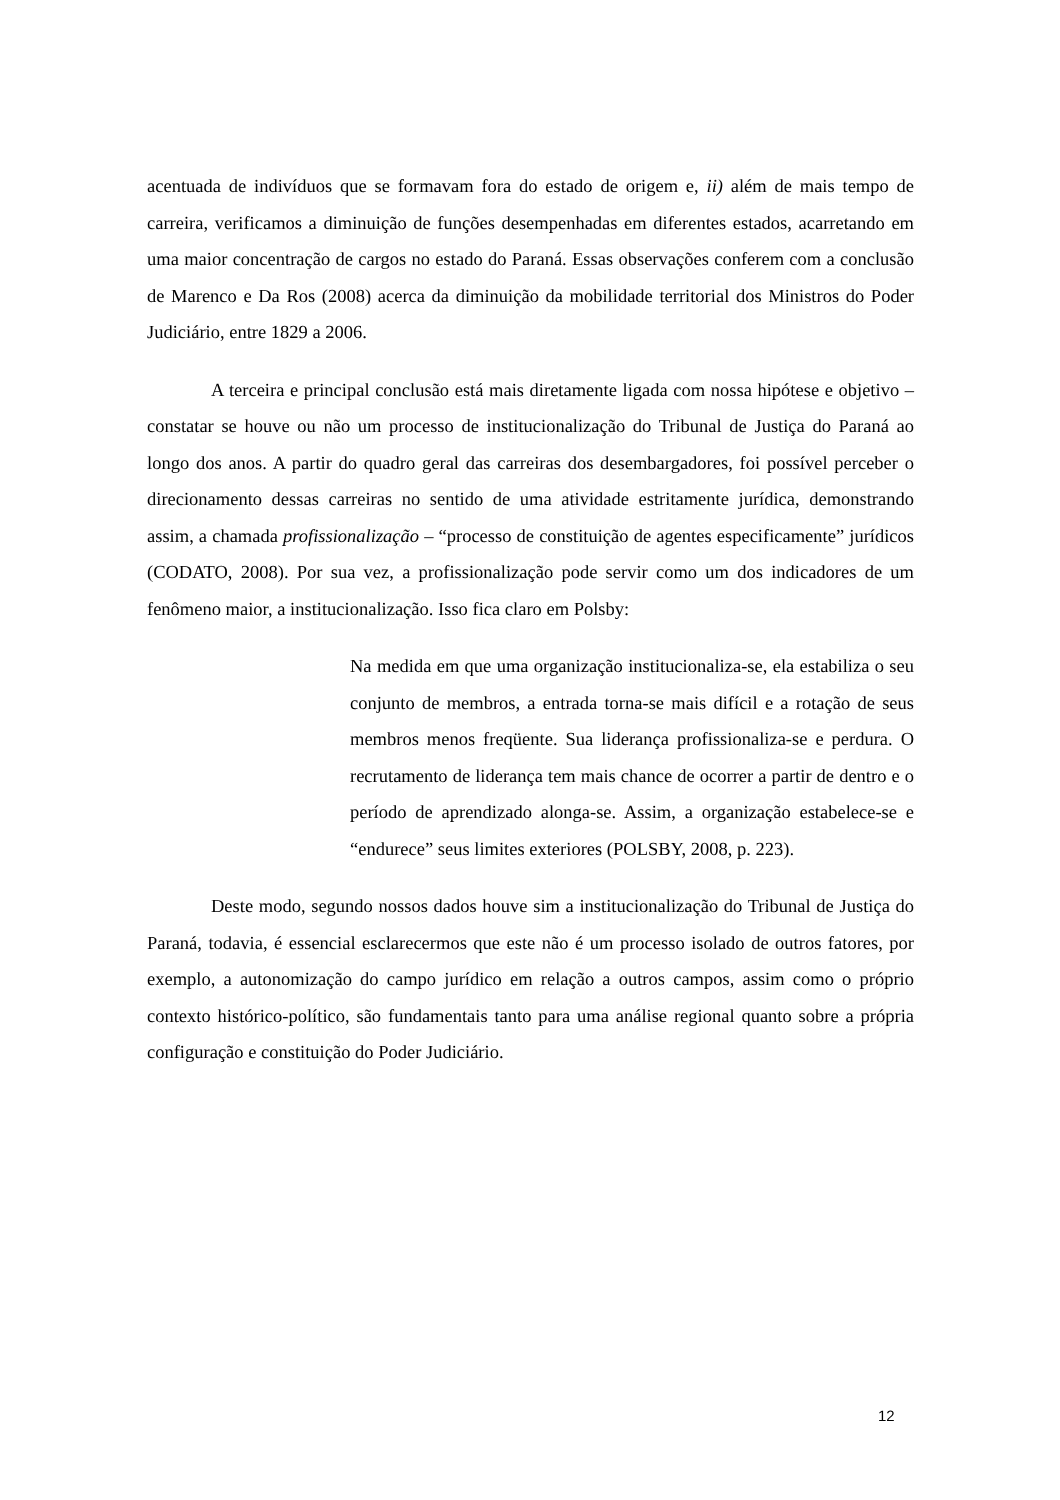acentuada de indivíduos que se formavam fora do estado de origem e, ii) além de mais tempo de carreira, verificamos a diminuição de funções desempenhadas em diferentes estados, acarretando em uma maior concentração de cargos no estado do Paraná. Essas observações conferem com a conclusão de Marenco e Da Ros (2008) acerca da diminuição da mobilidade territorial dos Ministros do Poder Judiciário, entre 1829 a 2006.
A terceira e principal conclusão está mais diretamente ligada com nossa hipótese e objetivo – constatar se houve ou não um processo de institucionalização do Tribunal de Justiça do Paraná ao longo dos anos. A partir do quadro geral das carreiras dos desembargadores, foi possível perceber o direcionamento dessas carreiras no sentido de uma atividade estritamente jurídica, demonstrando assim, a chamada profissionalização – “processo de constituição de agentes especificamente” jurídicos (CODATO, 2008). Por sua vez, a profissionalização pode servir como um dos indicadores de um fenômeno maior, a institucionalização. Isso fica claro em Polsby:
Na medida em que uma organização institucionaliza-se, ela estabiliza o seu conjunto de membros, a entrada torna-se mais difícil e a rotação de seus membros menos freqüente. Sua liderança profissionaliza-se e perdura. O recrutamento de liderança tem mais chance de ocorrer a partir de dentro e o período de aprendizado alonga-se. Assim, a organização estabelece-se e “endurece” seus limites exteriores (POLSBY, 2008, p. 223).
Deste modo, segundo nossos dados houve sim a institucionalização do Tribunal de Justiça do Paraná, todavia, é essencial esclarecermos que este não é um processo isolado de outros fatores, por exemplo, a autonomização do campo jurídico em relação a outros campos, assim como o próprio contexto histórico-político, são fundamentais tanto para uma análise regional quanto sobre a própria configuração e constituição do Poder Judiciário.
12